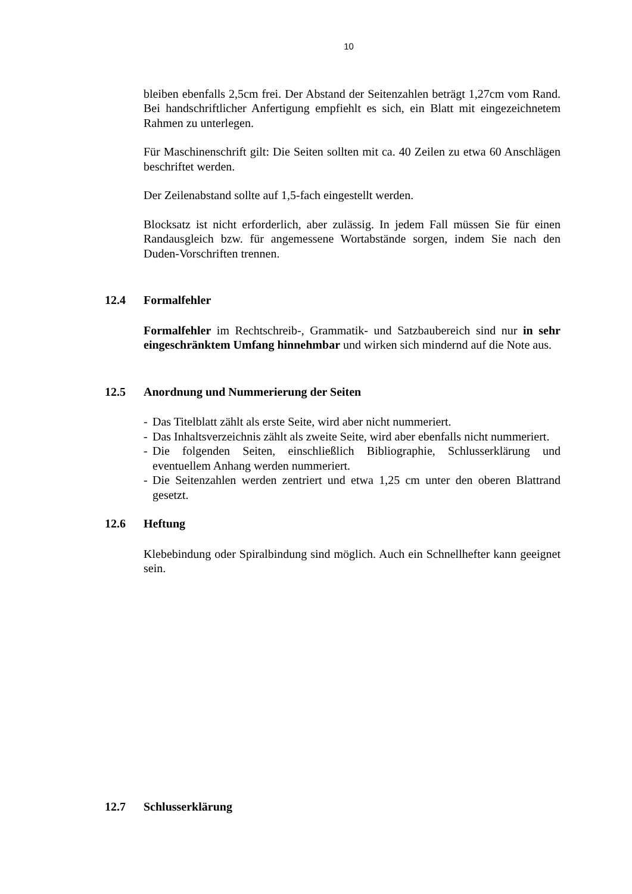10
bleiben ebenfalls 2,5cm frei. Der Abstand der Seitenzahlen beträgt 1,27cm vom Rand. Bei handschriftlicher Anfertigung empfiehlt es sich, ein Blatt mit eingezeichnetem Rahmen zu unterlegen.
Für Maschinenschrift gilt: Die Seiten sollten mit ca. 40 Zeilen zu etwa 60 Anschlägen beschriftet werden.
Der Zeilenabstand sollte auf 1,5-fach eingestellt werden.
Blocksatz ist nicht erforderlich, aber zulässig. In jedem Fall müssen Sie für einen Randausgleich bzw. für angemessene Wortabstände sorgen, indem Sie nach den Duden-Vorschriften trennen.
12.4 Formalfehler
Formalfehler im Rechtschreib-, Grammatik- und Satzbaubereich sind nur in sehr eingeschränktem Umfang hinnehmbar und wirken sich mindernd auf die Note aus.
12.5 Anordnung und Nummerierung der Seiten
- Das Titelblatt zählt als erste Seite, wird aber nicht nummeriert.
- Das Inhaltsverzeichnis zählt als zweite Seite, wird aber ebenfalls nicht nummeriert.
- Die folgenden Seiten, einschließlich Bibliographie, Schlusserklärung und eventuellem Anhang werden nummeriert.
- Die Seitenzahlen werden zentriert und etwa 1,25 cm unter den oberen Blattrand gesetzt.
12.6 Heftung
Klebebindung oder Spiralbindung sind möglich. Auch ein Schnellhefter kann geeignet sein.
12.7 Schlusserklärung